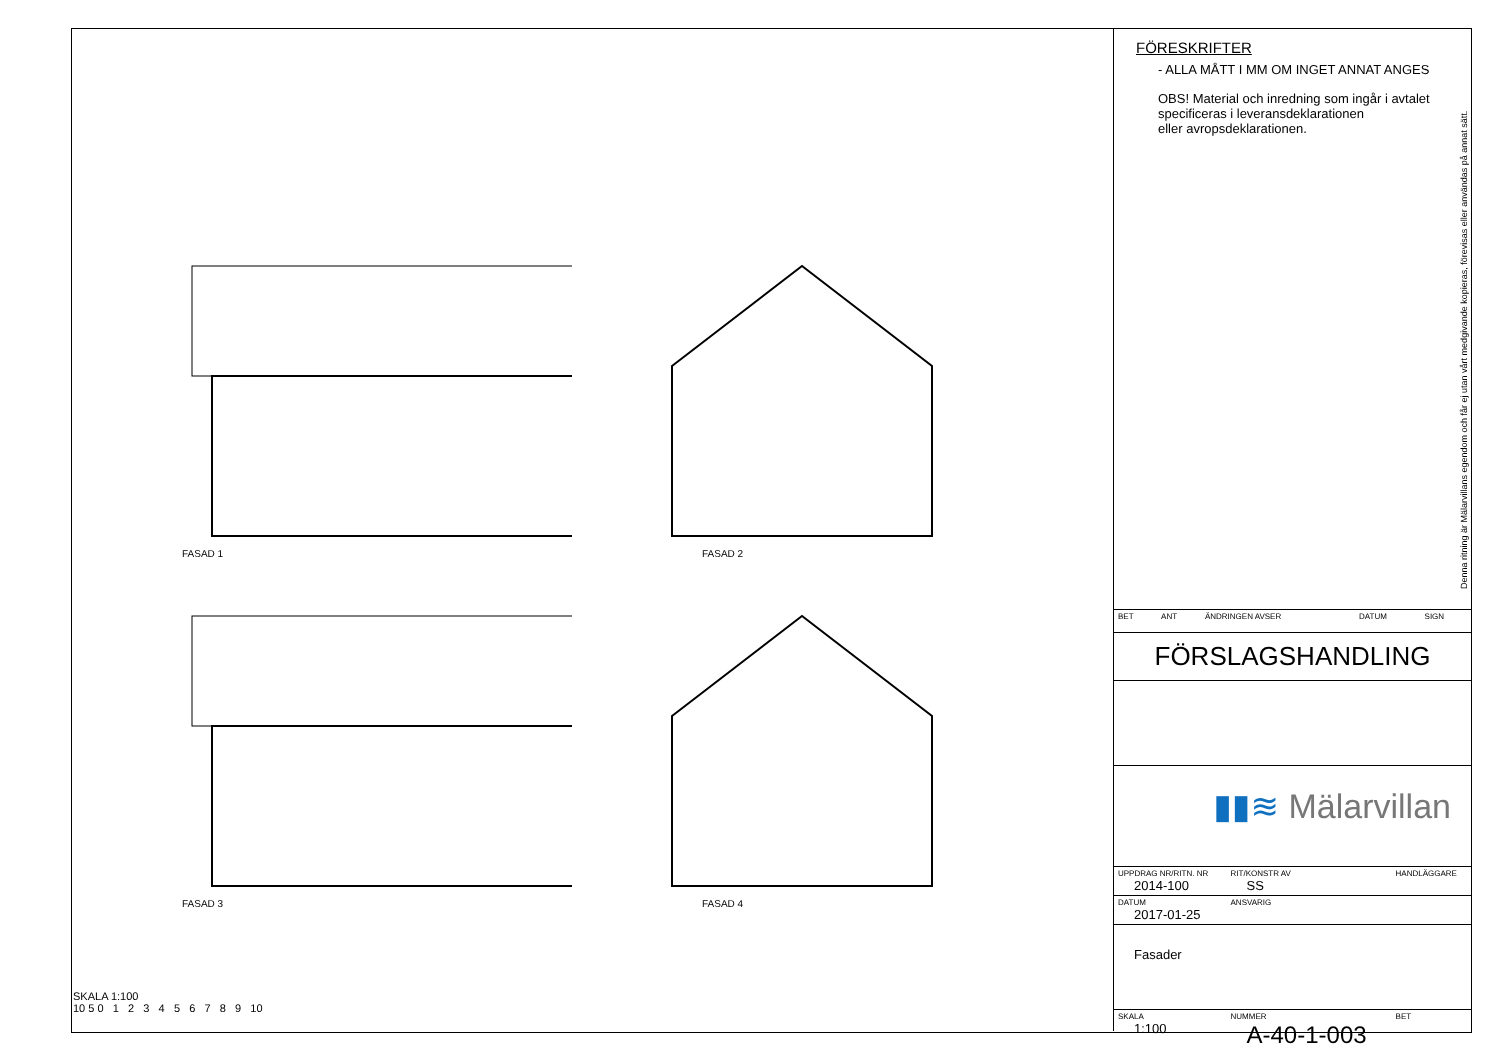FASAD 1
FASAD 2
FASAD 3
FASAD 4
SKALA 1:100
10 5 0 1 2 3 4 5 6 7 8 9 10
FÖRESKRIFTER
- ALLA MÅTT I MM OM INGET ANNAT ANGES
OBS! Material och inredning som ingår i avtalet
specificeras i leveransdeklarationen
eller avropsdeklarationen.
Denna ritning är Mälarvillans egendom och får ej utan vårt medgivande kopieras, förevisas eller användas på annat sätt.
| BET | ANT | ÄNDRINGEN AVSER | DATUM | SIGN |
| FÖRSLAGSHANDLING | | | | |
| ▮▮≋ Mälarvillan | | | | |
| UPPDRAG NR/RITN. NR 2014-100 | RIT/KONSTR AV SS | HANDLÄGGARE |
| DATUM 2017-01-25 | ANSVARIG | |
| Fasader | | |
| SKALA 1:100 | NUMMER A-40-1-003 | BET |